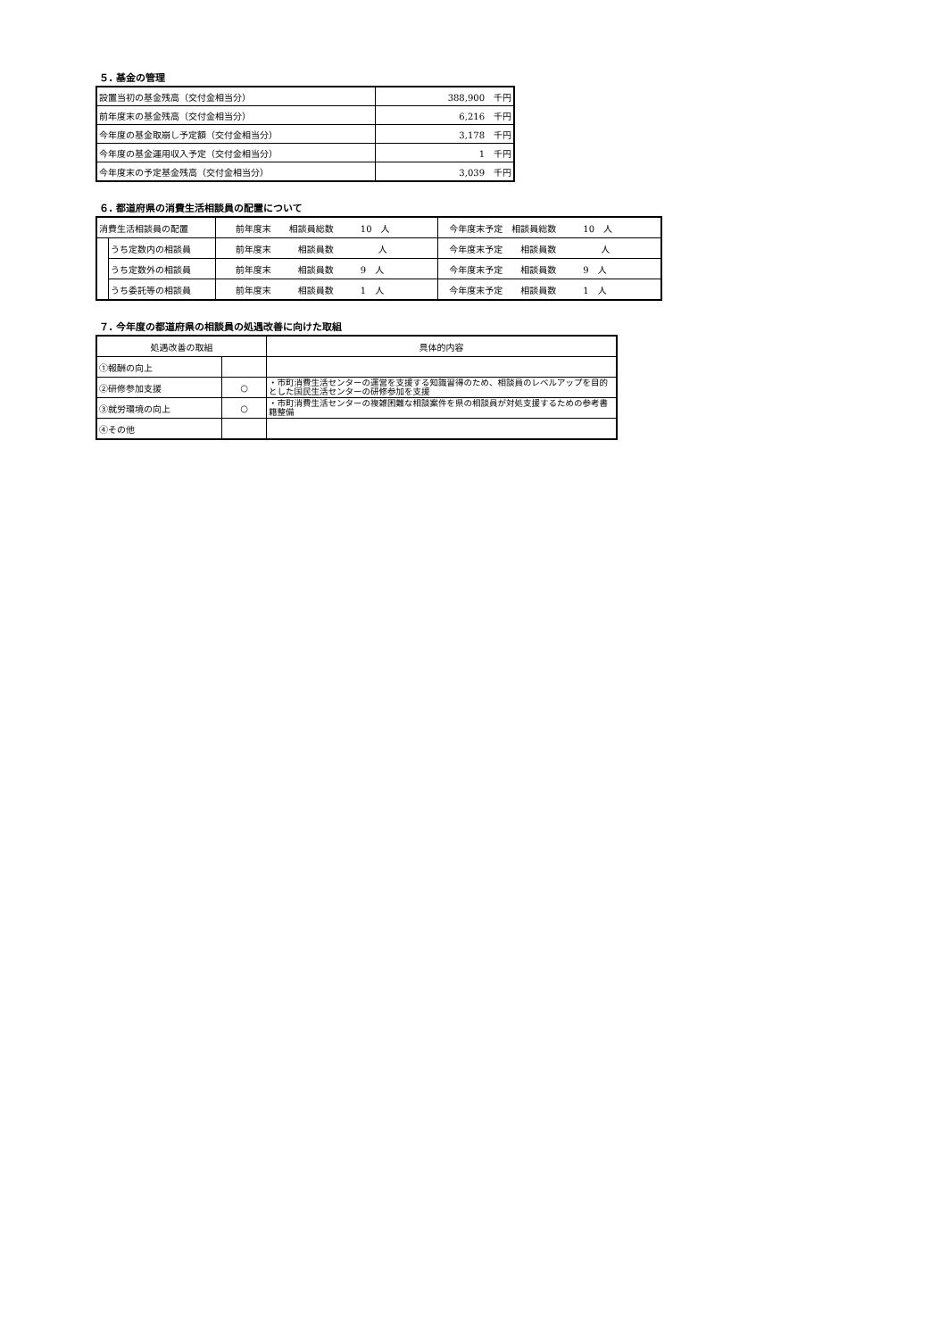５. 基金の管理
| 設置当初の基金残高（交付金相当分） | 388,900 千円 |
| 前年度末の基金残高（交付金相当分） | 6,216 千円 |
| 今年度の基金取崩し予定額（交付金相当分） | 3,178 千円 |
| 今年度の基金運用収入予定（交付金相当分） | 1 千円 |
| 今年度末の予定基金残高（交付金相当分） | 3,039 千円 |
６. 都道府県の消費生活相談員の配置について
| 消費生活相談員の配置 | | 前年度末 相談員総数 10 人 | 今年度末予定 相談員総数 10 人 |
| | うち定数内の相談員 | 前年度末 相談員数 人 | 今年度末予定 相談員数 人 |
| | うち定数外の相談員 | 前年度末 相談員数 9 人 | 今年度末予定 相談員数 9 人 |
| | うち委託等の相談員 | 前年度末 相談員数 1 人 | 今年度末予定 相談員数 1 人 |
７. 今年度の都道府県の相談員の処遇改善に向けた取組
| 処遇改善の取組 | | 具体的内容 |
| ①報酬の向上 | | |
| ②研修参加支援 | ○ | ・市町消費生活センターの運営を支援する知識習得のため、相談員のレベルアップを目的とした国民生活センターの研修参加を支援 |
| ③就労環境の向上 | ○ | ・市町消費生活センターの複雑困難な相談案件を県の相談員が対処支援するための参考書籍整備 |
| ④その他 | | |